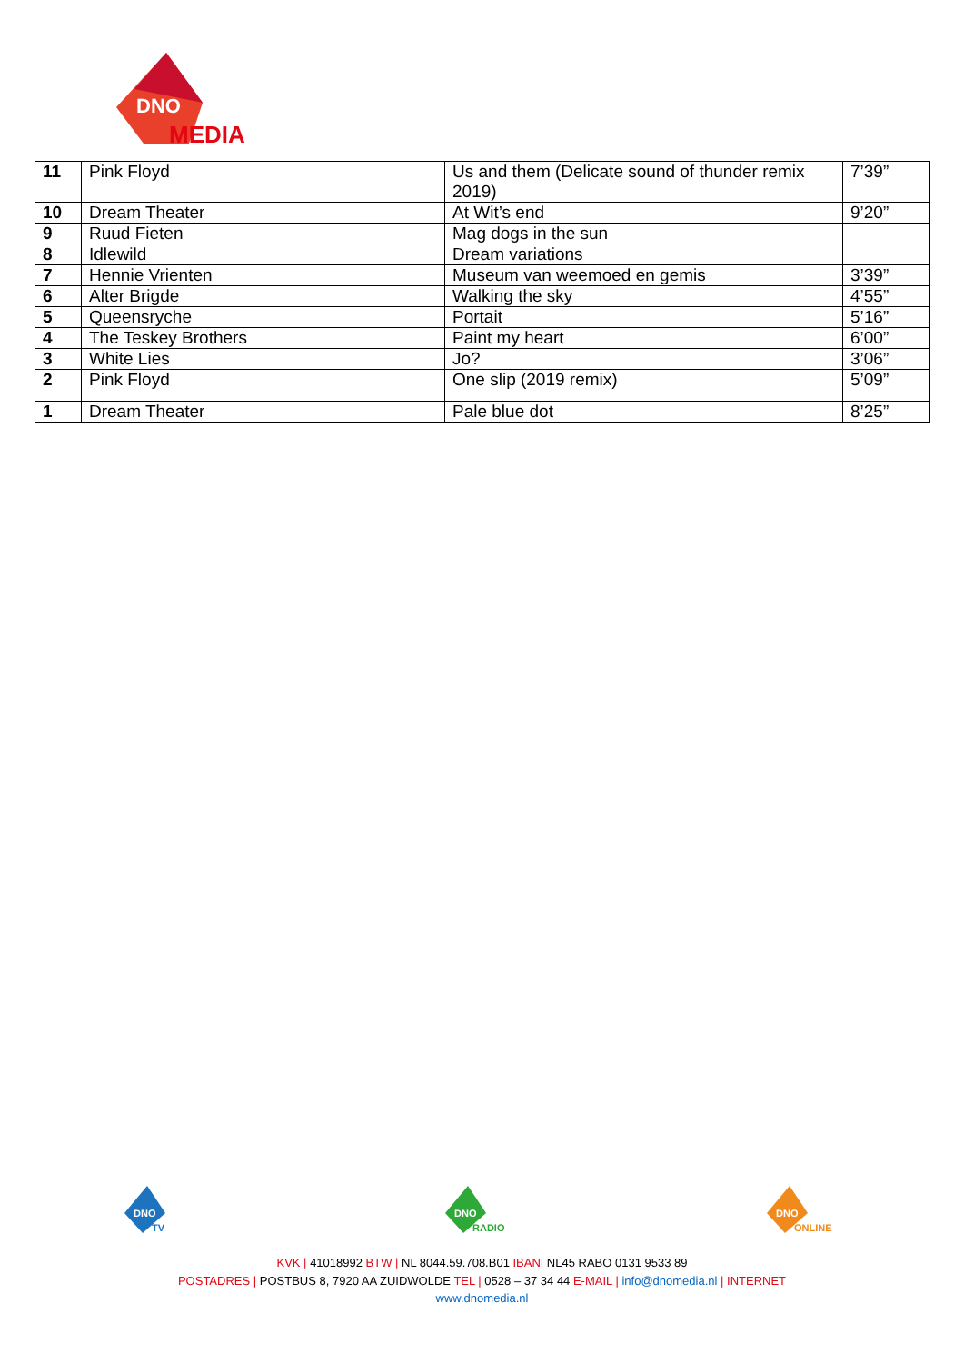DNO
MEDIA
| 11 | Pink Floyd | Us and them (Delicate sound of thunder remix 2019) | 7’39” |
| 10 | Dream Theater | At Wit’s end | 9’20” |
| 9 | Ruud Fieten | Mag dogs in the sun | |
| 8 | Idlewild | Dream variations | |
| 7 | Hennie Vrienten | Museum van weemoed en gemis | 3’39” |
| 6 | Alter Brigde | Walking the sky | 4’55” |
| 5 | Queensryche | Portait | 5’16” |
| 4 | The Teskey Brothers | Paint my heart | 6’00” |
| 3 | White Lies | Jo? | 3’06” |
| 2 | Pink Floyd | One slip (2019 remix) | 5’09” |
| 1 | Dream Theater | Pale blue dot | 8’25” |
DNO
TV
DNO
RADIO
DNO
ONLINE
KVK | 41018992 BTW | NL 8044.59.708.B01 IBAN| NL45 RABO 0131 9533 89
POSTADRES | POSTBUS 8, 7920 AA ZUIDWOLDE TEL | 0528 – 37 34 44 E-MAIL | info@dnomedia.nl | INTERNET
www.dnomedia.nl